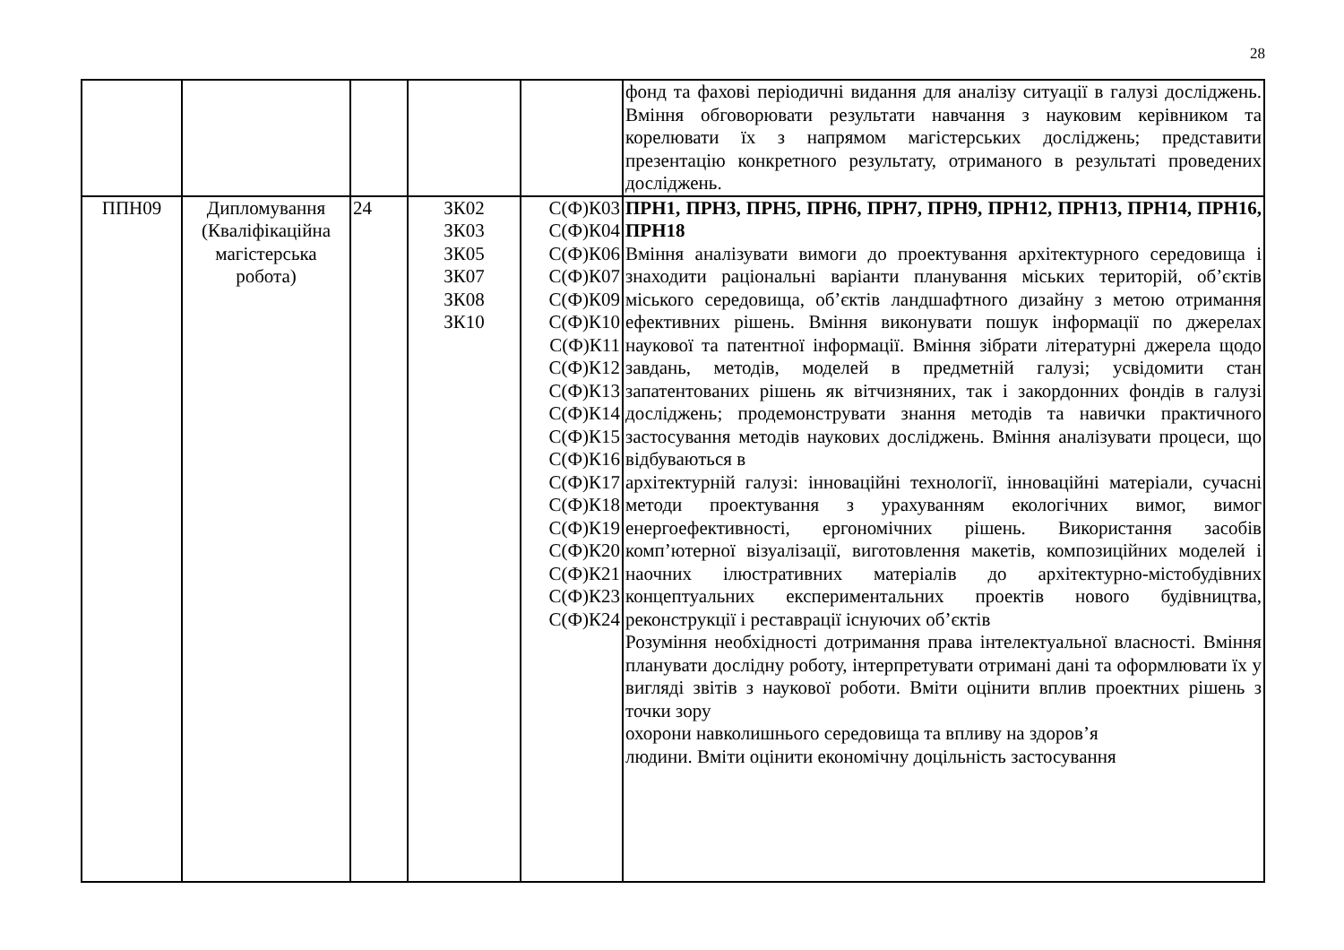28
| | | | | | фонд та фахові періодичні видання для аналізу ситуації в галузі досліджень. Вміння обговорювати результати навчання з науковим керівником та корелювати їх з напрямом магістерських досліджень; представити презентацію конкретного результату, отриманого в результаті проведених досліджень. |
| ППН09 | Дипломування (Кваліфікаційна магістерська робота) | 24 | ЗК02 ЗК03 ЗК05 ЗК07 ЗК08 ЗК10 | С(Ф)К03 С(Ф)К04 С(Ф)К06 С(Ф)К07 С(Ф)К09 С(Ф)К10 С(Ф)К11 С(Ф)К12 С(Ф)К13 С(Ф)К14 С(Ф)К15 С(Ф)К16 С(Ф)К17 С(Ф)К18 С(Ф)К19 С(Ф)К20 С(Ф)К21 С(Ф)К23 С(Ф)К24 | ПРН1, ПРН3, ПРН5, ПРН6, ПРН7, ПРН9, ПРН12, ПРН13, ПРН14, ПРН16, ПРН18 Вміння аналізувати вимоги до проектування архітектурного середовища і знаходити раціональні варіанти планування міських територій, об’єктів міського середовища, об’єктів ландшафтного дизайну з метою отримання ефективних рішень. Вміння виконувати пошук інформації по джерелах наукової та патентної інформації. Вміння зібрати літературні джерела щодо завдань, методів, моделей в предметній галузі; усвідомити стан запатентованих рішень як вітчизняних, так і закордонних фондів в галузі досліджень; продемонструвати знання методів та навички практичного застосування методів наукових досліджень. Вміння аналізувати процеси, що відбуваються в архітектурній галузі: інноваційні технології, інноваційні матеріали, сучасні методи проектування з урахуванням екологічних вимог, вимог енергоефективності, ергономічних рішень. Використання засобів комп’ютерної візуалізації, виготовлення макетів, композиційних моделей і наочних ілюстративних матеріалів до архітектурно-містобудівних концептуальних експериментальних проектів нового будівництва, реконструкції і реставрації існуючих об’єктів Розуміння необхідності дотримання права інтелектуальної власності. Вміння планувати дослідну роботу, інтерпретувати отримані дані та оформлювати їх у вигляді звітів з наукової роботи. Вміти оцінити вплив проектних рішень з точки зору охорони навколишнього середовища та впливу на здоров’я людини. Вміти оцінити економічну доцільність застосування |